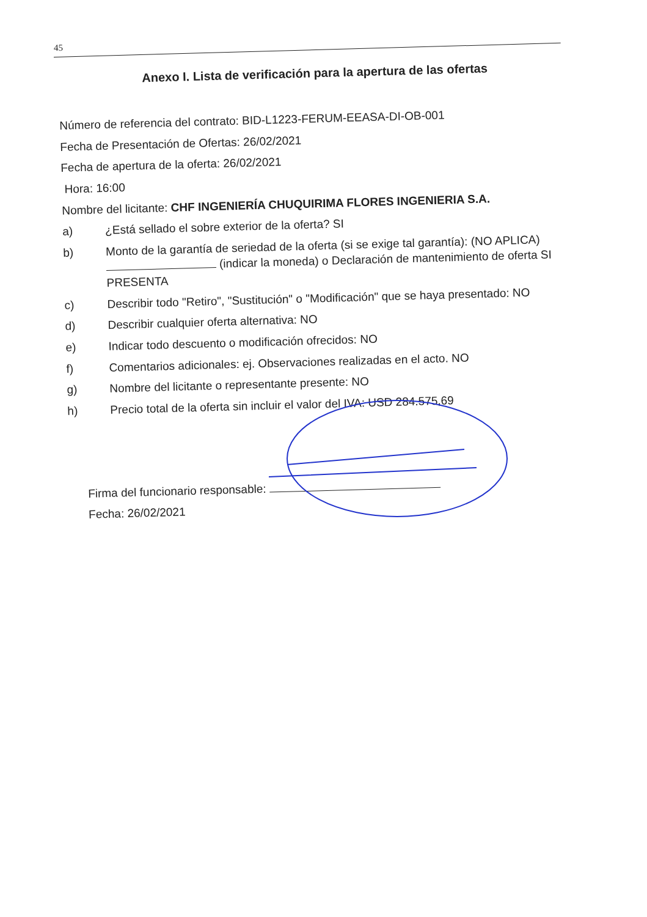45
Anexo I. Lista de verificación para la apertura de las ofertas
Número de referencia del contrato: BID-L1223-FERUM-EEASA-DI-OB-001
Fecha de Presentación de Ofertas: 26/02/2021
Fecha de apertura de la oferta: 26/02/2021
Hora: 16:00
Nombre del licitante: CHF INGENIERÍA CHUQUIRIMA FLORES INGENIERIA S.A.
a) ¿Está sellado el sobre exterior de la oferta? SI
b) Monto de la garantía de seriedad de la oferta (si se exige tal garantía): (NO APLICA) (indicar la moneda) o Declaración de mantenimiento de oferta SI PRESENTA
c) Describir todo "Retiro", "Sustitución" o "Modificación" que se haya presentado: NO
d) Describir cualquier oferta alternativa: NO
e) Indicar todo descuento o modificación ofrecidos: NO
f) Comentarios adicionales: ej. Observaciones realizadas en el acto. NO
g) Nombre del licitante o representante presente: NO
h) Precio total de la oferta sin incluir el valor del IVA: USD 284.575,69
Firma del funcionario responsable:
Fecha: 26/02/2021